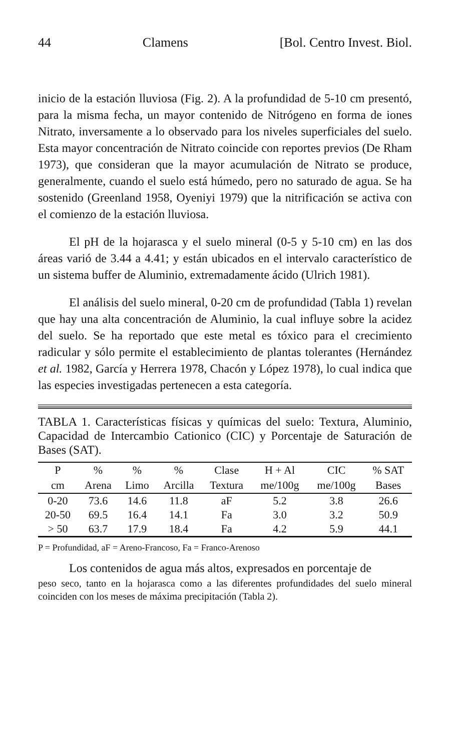44 Clamens [Bol. Centro Invest. Biol.
inicio de la estación lluviosa (Fig. 2). A la profundidad de 5-10 cm presentó, para la misma fecha, un mayor contenido de Nitrógeno en forma de iones Nitrato, inversamente a lo observado para los niveles superficiales del suelo. Esta mayor concentración de Nitrato coincide con reportes previos (De Rham 1973), que consideran que la mayor acumulación de Nitrato se produce, generalmente, cuando el suelo está húmedo, pero no saturado de agua. Se ha sostenido (Greenland 1958, Oyeniyi 1979) que la nitrificación se activa con el comienzo de la estación lluviosa.
El pH de la hojarasca y el suelo mineral (0-5 y 5-10 cm) en las dos áreas varió de 3.44 a 4.41; y están ubicados en el intervalo característico de un sistema buffer de Aluminio, extremadamente ácido (Ulrich 1981).
El análisis del suelo mineral, 0-20 cm de profundidad (Tabla 1) revelan que hay una alta concentración de Aluminio, la cual influye sobre la acidez del suelo. Se ha reportado que este metal es tóxico para el crecimiento radicular y sólo permite el establecimiento de plantas tolerantes (Hernández et al. 1982, García y Herrera 1978, Chacón y López 1978), lo cual indica que las especies investigadas pertenecen a esta categoría.
TABLA 1. Características físicas y químicas del suelo: Textura, Aluminio, Capacidad de Intercambio Cationico (CIC) y Porcentaje de Saturación de Bases (SAT).
| P | % | % | % | Clase | H + Al | CIC | % SAT |
| --- | --- | --- | --- | --- | --- | --- | --- |
| cm | Arena | Limo | Arcilla | Textura | me/100g | me/100g | Bases |
| 0-20 | 73.6 | 14.6 | 11.8 | aF | 5.2 | 3.8 | 26.6 |
| 20-50 | 69.5 | 16.4 | 14.1 | Fa | 3.0 | 3.2 | 50.9 |
| > 50 | 63.7 | 17.9 | 18.4 | Fa | 4.2 | 5.9 | 44.1 |
P = Profundidad, aF = Areno-Francoso, Fa = Franco-Arenoso
Los contenidos de agua más altos, expresados en porcentaje de
peso seco, tanto en la hojarasca como a las diferentes profundidades del suelo mineral coinciden con los meses de máxima precipitación (Tabla 2).